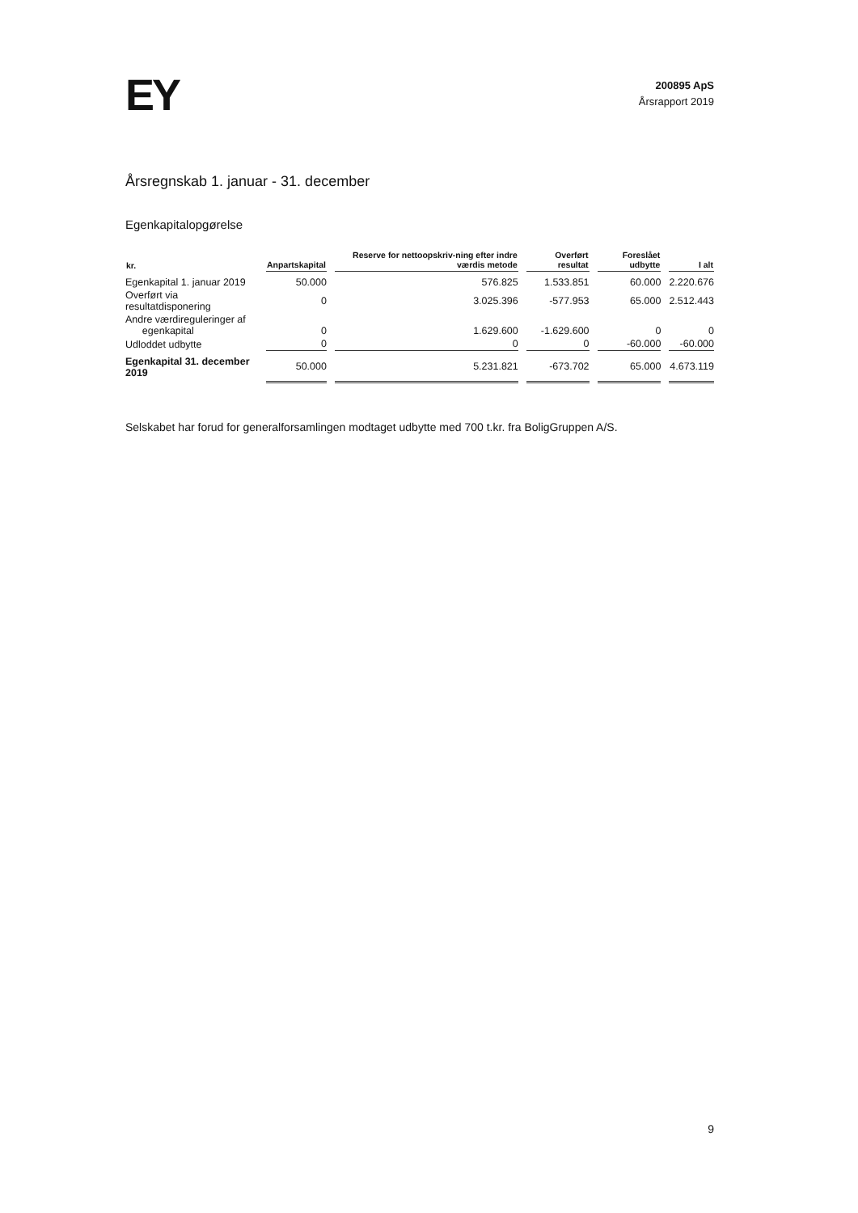EY
200895 ApS
Årsrapport 2019
Årsregnskab 1. januar - 31. december
Egenkapitalopgørelse
| kr. | Anpartskapital | Reserve for nettoopskriv-ning efter indre værdis metode | Overført resultat | Foreslået udbytte | I alt |
| --- | --- | --- | --- | --- | --- |
| Egenkapital 1. januar 2019 | 50.000 | 576.825 | 1.533.851 | 60.000 | 2.220.676 |
| Overført via resultatdisponering | 0 | 3.025.396 | -577.953 | 65.000 | 2.512.443 |
| Andre værdireguleringer af egenkapital | 0 | 1.629.600 | -1.629.600 | 0 | 0 |
| Udloddet udbytte | 0 | 0 | 0 | -60.000 | -60.000 |
| Egenkapital 31. december 2019 | 50.000 | 5.231.821 | -673.702 | 65.000 | 4.673.119 |
Selskabet har forud for generalforsamlingen modtaget udbytte med 700 t.kr. fra BoligGruppen A/S.
9